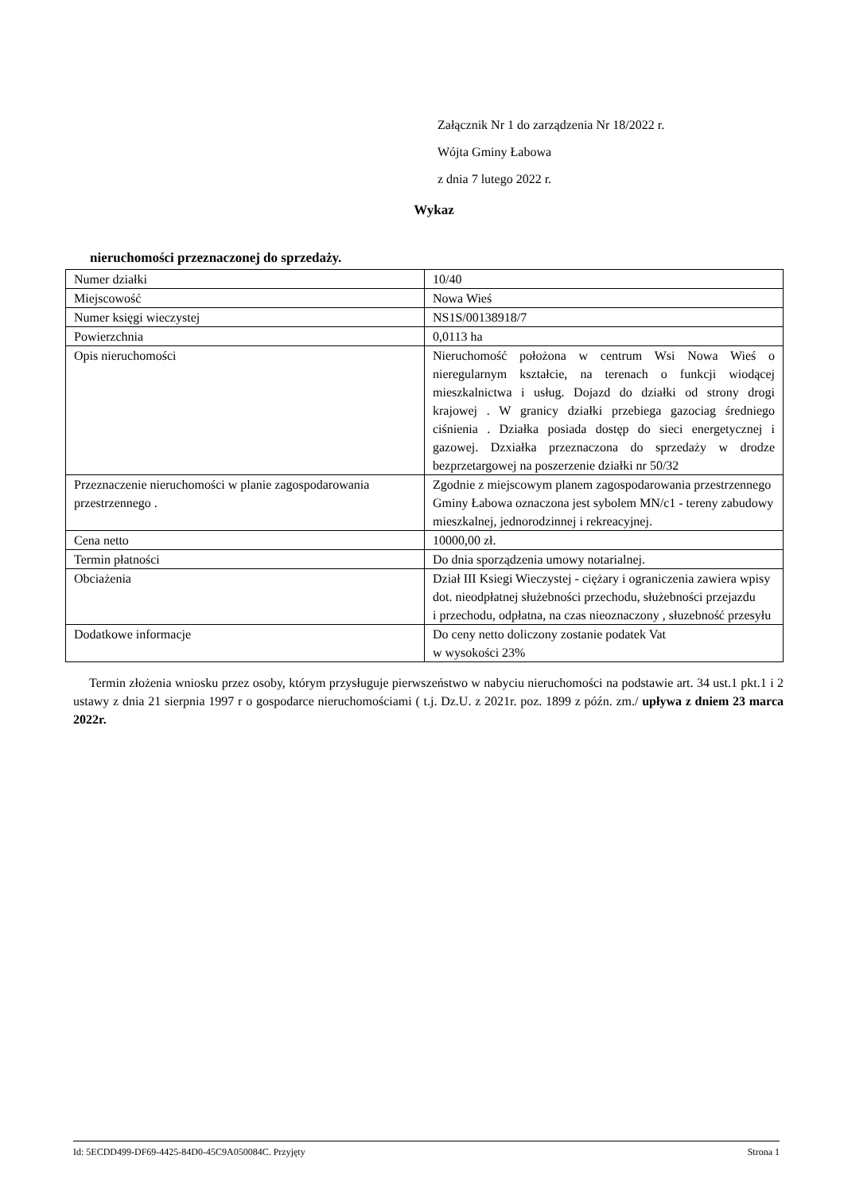Załącznik Nr 1 do zarządzenia Nr 18/2022 r.
Wójta Gminy Łabowa
z dnia 7 lutego 2022 r.
Wykaz
nieruchomości przeznaczonej do sprzedaży.
| Numer działki | 10/40 |
| Miejscowość | Nowa Wieś |
| Numer księgi wieczystej | NS1S/00138918/7 |
| Powierzchnia | 0,0113 ha |
| Opis nieruchomości | Nieruchomość położona w centrum Wsi Nowa Wieś o nieregularnym kształcie, na terenach o funkcji wiodącej mieszkalnictwa i usług. Dojazd do działki od strony drogi krajowej . W granicy działki przebiega gazociag średniego ciśnienia . Działka posiada dostęp do sieci energetycznej i gazowej. Dzxiałka przeznaczona do sprzedaży w drodze bezprzetargowej na poszerzenie działki nr 50/32 |
| Przeznaczenie nieruchomości w planie zagospodarowania przestrzennego . | Zgodnie z miejscowym planem zagospodarowania przestrzennego Gminy Łabowa oznaczona jest sybolem MN/c1 - tereny zabudowy mieszkalnej, jednorodzinnej i rekreacyjnej. |
| Cena netto | 10000,00 zł. |
| Termin płatności | Do dnia sporządzenia umowy notarialnej. |
| Obciażenia | Dział III Ksiegi Wieczystej - ciężary i ograniczenia zawiera wpisy dot. nieodpłatnej służebności przechodu, służebności przejazdu i przechodu, odpłatna, na czas nieoznaczony , słuzebność przesyłu |
| Dodatkowe informacje | Do ceny netto doliczony zostanie podatek Vat w wysokości 23% |
Termin złożenia wniosku przez osoby, którym przysługuje pierwszeństwo w nabyciu nieruchomości na podstawie art. 34 ust.1 pkt.1 i 2 ustawy z dnia 21 sierpnia 1997 r o gospodarce nieruchomościami ( t.j. Dz.U. z 2021r. poz. 1899 z późn. zm./ upływa z dniem 23 marca 2022r.
Id: 5ECDD499-DF69-4425-84D0-45C9A050084C. Przyjęty Strona 1